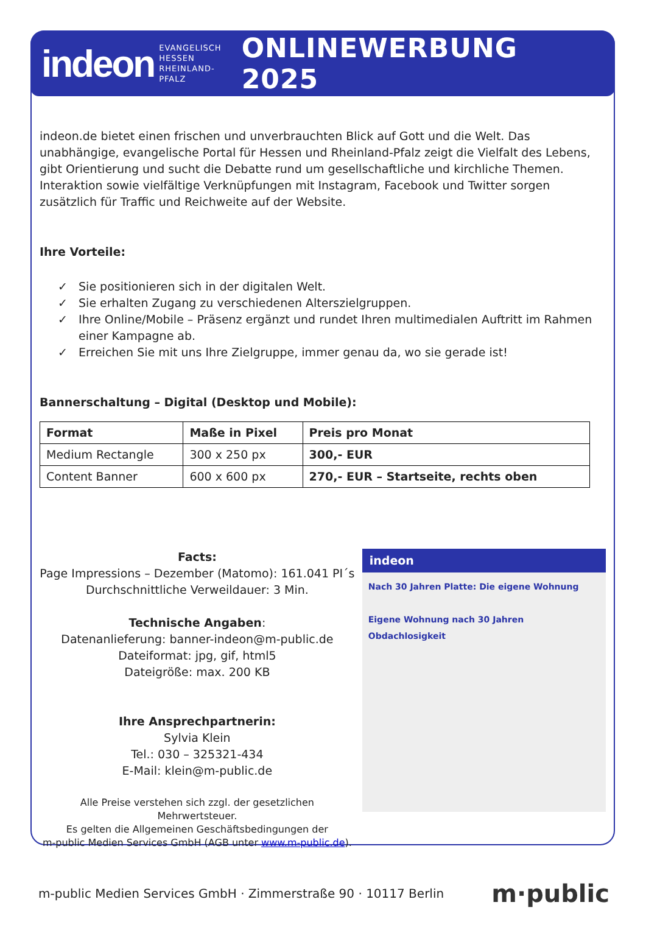indeon EVANGELISCH
HESSEN
RHEINLAND-PFALZ ONLINEWERBUNG 2025
indeon.de bietet einen frischen und unverbrauchten Blick auf Gott und die Welt. Das unabhängige, evangelische Portal für Hessen und Rheinland-Pfalz zeigt die Vielfalt des Lebens, gibt Orientierung und sucht die Debatte rund um gesellschaftliche und kirchliche Themen. Interaktion sowie vielfältige Verknüpfungen mit Instagram, Facebook und Twitter sorgen zusätzlich für Traffic und Reichweite auf der Website.
Ihre Vorteile:
✓ Sie positionieren sich in der digitalen Welt.
✓ Sie erhalten Zugang zu verschiedenen Alterszielgruppen.
✓ Ihre Online/Mobile – Präsenz ergänzt und rundet Ihren multimedialen Auftritt im Rahmen einer Kampagne ab.
✓ Erreichen Sie mit uns Ihre Zielgruppe, immer genau da, wo sie gerade ist!
Bannerschaltung – Digital (Desktop und Mobile):
| Format | Maße in Pixel | Preis pro Monat |
| --- | --- | --- |
| Medium Rectangle | 300 x 250 px | 300,- EUR |
| Content Banner | 600 x 600 px | 270,- EUR – Startseite, rechts oben |
Facts:
Page Impressions – Dezember (Matomo): 161.041 PI´s
Durchschnittliche Verweildauer: 3 Min.
Technische Angaben:
Datenanlieferung: banner-indeon@m-public.de
Dateiformat: jpg, gif, html5
Dateigröße: max. 200 KB
Ihre Ansprechpartnerin:
Sylvia Klein
Tel.: 030 – 325321-434
E-Mail: klein@m-public.de
Alle Preise verstehen sich zzgl. der gesetzlichen Mehrwertsteuer.
Es gelten die Allgemeinen Geschäftsbedingungen der
m-public Medien Services GmbH (AGB unter www.m-public.de).
indeon
Nach 30 Jahren Platte: Die eigene Wohnung
Eigene Wohnung nach 30 Jahren Obdachlosigkeit
m-public Medien Services GmbH · Zimmerstraße 90 · 10117 Berlin m·public